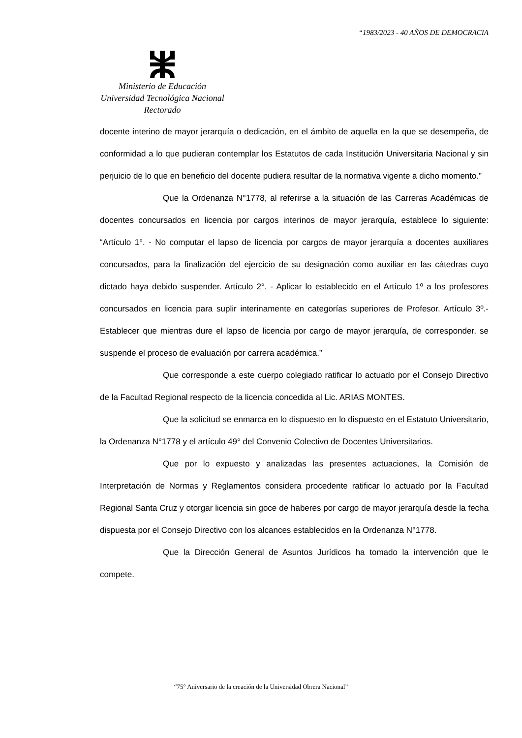“1983/2023 - 40 AÑOS DE DEMOCRACIA
Ministerio de Educación
Universidad Tecnológica Nacional
Rectorado
docente interino de mayor jerarquía o dedicación, en el ámbito de aquella en la que se desempeña, de conformidad a lo que pudieran contemplar los Estatutos de cada Institución Universitaria Nacional y sin perjuicio de lo que en beneficio del docente pudiera resultar de la normativa vigente a dicho momento.”
Que la Ordenanza N°1778, al referirse a la situación de las Carreras Académicas de docentes concursados en licencia por cargos interinos de mayor jerarquía, establece lo siguiente: “Artículo 1°. - No computar el lapso de licencia por cargos de mayor jerarquía a docentes auxiliares concursados, para la finalización del ejercicio de su designación como auxiliar en las cátedras cuyo dictado haya debido suspender. Artículo 2°. - Aplicar lo establecido en el Artículo 1º a los profesores concursados en licencia para suplir interinamente en categorías superiores de Profesor. Artículo 3º.- Establecer que mientras dure el lapso de licencia por cargo de mayor jerarquía, de corresponder, se suspende el proceso de evaluación por carrera académica.”
Que corresponde a este cuerpo colegiado ratificar lo actuado por el Consejo Directivo de la Facultad Regional respecto de la licencia concedida al Lic. ARIAS MONTES.
Que la solicitud se enmarca en lo dispuesto en lo dispuesto en el Estatuto Universitario, la Ordenanza N°1778 y el artículo 49° del Convenio Colectivo de Docentes Universitarios.
Que por lo expuesto y analizadas las presentes actuaciones, la Comisión de Interpretación de Normas y Reglamentos considera procedente ratificar lo actuado por la Facultad Regional Santa Cruz y otorgar licencia sin goce de haberes por cargo de mayor jerarquía desde la fecha dispuesta por el Consejo Directivo con los alcances establecidos en la Ordenanza N°1778.
Que la Dirección General de Asuntos Jurídicos ha tomado la intervención que le compete.
“75° Aniversario de la creación de la Universidad Obrera Nacional”